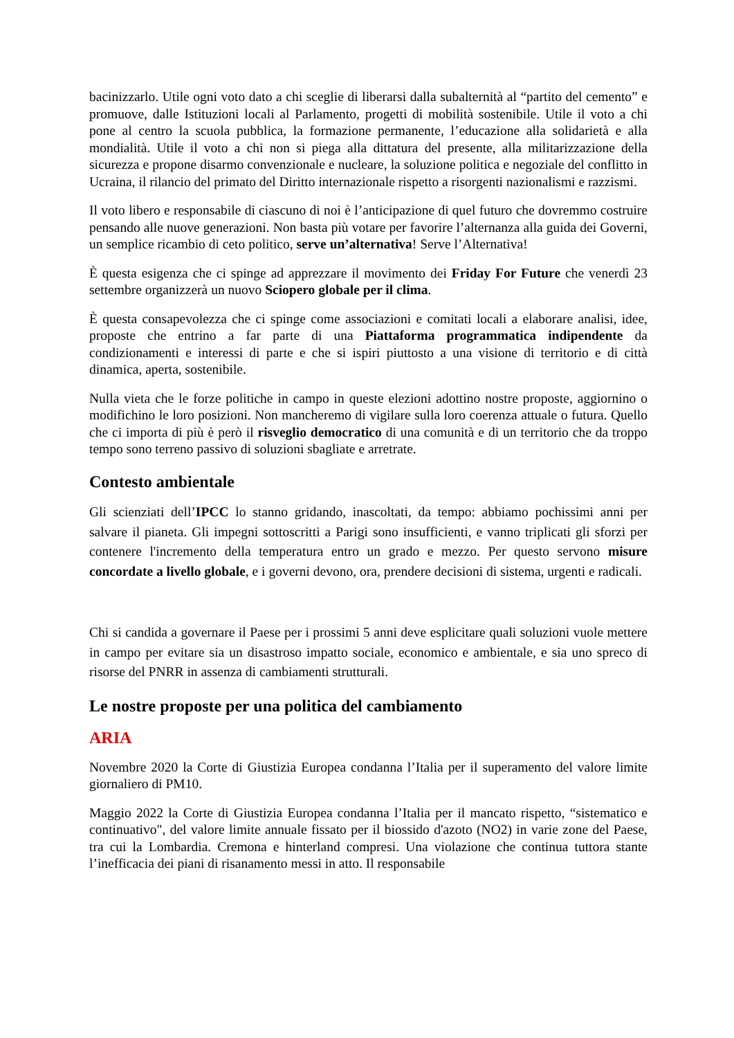bacinizzarlo. Utile ogni voto dato a chi sceglie di liberarsi dalla subalternità al “partito del cemento” e promuove, dalle Istituzioni locali al Parlamento, progetti di mobilità sostenibile. Utile il voto a chi pone al centro la scuola pubblica, la formazione permanente, l’educazione alla solidarietà e alla mondialità. Utile il voto a chi non si piega alla dittatura del presente, alla militarizzazione della sicurezza e propone disarmo convenzionale e nucleare, la soluzione politica e negoziale del conflitto in Ucraina, il rilancio del primato del Diritto internazionale rispetto a risorgenti nazionalismi e razzismi.
Il voto libero e responsabile di ciascuno di noi è l’anticipazione di quel futuro che dovremmo costruire pensando alle nuove generazioni. Non basta più votare per favorire l’alternanza alla guida dei Governi, un semplice ricambio di ceto politico, serve un’alternativa! Serve l’Alternativa!
È questa esigenza che ci spinge ad apprezzare il movimento dei Friday For Future che venerdì 23 settembre organizzerà un nuovo Sciopero globale per il clima.
È questa consapevolezza che ci spinge come associazioni e comitati locali a elaborare analisi, idee, proposte che entrino a far parte di una Piattaforma programmatica indipendente da condizionamenti e interessi di parte e che si ispiri piuttosto a una visione di territorio e di città dinamica, aperta, sostenibile.
Nulla vieta che le forze politiche in campo in queste elezioni adottino nostre proposte, aggiornino o modifichino le loro posizioni. Non mancheremo di vigilare sulla loro coerenza attuale o futura. Quello che ci importa di più è però il risveglio democratico di una comunità e di un territorio che da troppo tempo sono terreno passivo di soluzioni sbagliate e arretrate.
Contesto ambientale
Gli scienziati dell’IPCC lo stanno gridando, inascoltati, da tempo: abbiamo pochissimi anni per salvare il pianeta. Gli impegni sottoscritti a Parigi sono insufficienti, e vanno triplicati gli sforzi per contenere l'incremento della temperatura entro un grado e mezzo. Per questo servono misure concordate a livello globale, e i governi devono, ora, prendere decisioni di sistema, urgenti e radicali.
Chi si candida a governare il Paese per i prossimi 5 anni deve esplicitare quali soluzioni vuole mettere in campo per evitare sia un disastroso impatto sociale, economico e ambientale, e sia uno spreco di risorse del PNRR in assenza di cambiamenti strutturali.
Le nostre proposte per una politica del cambiamento
ARIA
Novembre 2020 la Corte di Giustizia Europea condanna l’Italia per il superamento del valore limite giornaliero di PM10.
Maggio 2022 la Corte di Giustizia Europea condanna l’Italia per il mancato rispetto, “sistematico e continuativo", del valore limite annuale fissato per il biossido d'azoto (NO2) in varie zone del Paese, tra cui la Lombardia. Cremona e hinterland compresi. Una violazione che continua tuttora stante l’inefficacia dei piani di risanamento messi in atto. Il responsabile